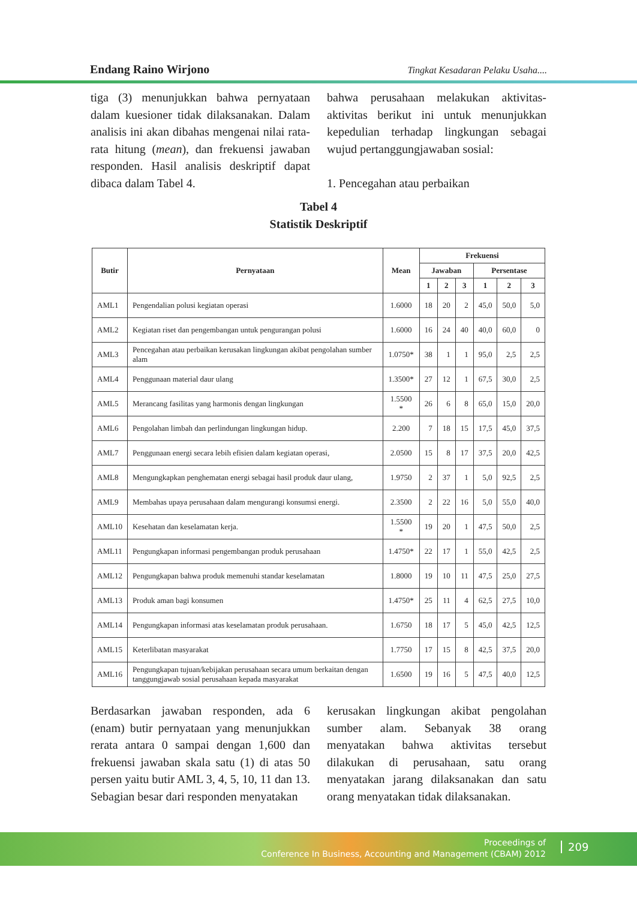Endang Raino Wirjono Tingkat Kesadaran Pelaku Usaha....
tiga (3) menunjukkan bahwa pernyataan dalam kuesioner tidak dilaksanakan. Dalam analisis ini akan dibahas mengenai nilai rata-rata hitung (mean), dan frekuensi jawaban responden. Hasil analisis deskriptif dapat dibaca dalam Tabel 4.
bahwa perusahaan melakukan aktivitas-aktivitas berikut ini untuk menunjukkan kepedulian terhadap lingkungan sebagai wujud pertanggungjawaban sosial:
1. Pencegahan atau perbaikan
Tabel 4
Statistik Deskriptif
| Butir | Pernyataan | Mean | Frekuensi | | | | | |
| --- | --- | --- | --- | --- | --- | --- | --- | --- |
| | | | Jawaban | | | Persentase | | |
| | | | 1 | 2 | 3 | 1 | 2 | 3 |
| AML1 | Pengendalian polusi kegiatan operasi | 1.6000 | 18 | 20 | 2 | 45,0 | 50,0 | 5,0 |
| AML2 | Kegiatan riset dan pengembangan untuk pengurangan polusi | 1.6000 | 16 | 24 | 40 | 40,0 | 60,0 | 0 |
| AML3 | Pencegahan atau perbaikan kerusakan lingkungan akibat pengolahan sumber alam | 1.0750* | 38 | 1 | 1 | 95,0 | 2,5 | 2,5 |
| AML4 | Penggunaan material daur ulang | 1.3500* | 27 | 12 | 1 | 67,5 | 30,0 | 2,5 |
| AML5 | Merancang fasilitas yang harmonis dengan lingkungan | 1.5500 * | 26 | 6 | 8 | 65,0 | 15,0 | 20,0 |
| AML6 | Pengolahan limbah dan perlindungan lingkungan hidup. | 2.200 | 7 | 18 | 15 | 17,5 | 45,0 | 37,5 |
| AML7 | Penggunaan energi secara lebih efisien dalam kegiatan operasi, | 2.0500 | 15 | 8 | 17 | 37,5 | 20,0 | 42,5 |
| AML8 | Mengungkapkan penghematan energi sebagai hasil produk daur ulang, | 1.9750 | 2 | 37 | 1 | 5,0 | 92,5 | 2,5 |
| AML9 | Membahas upaya perusahaan dalam mengurangi konsumsi energi. | 2.3500 | 2 | 22 | 16 | 5,0 | 55,0 | 40,0 |
| AML10 | Kesehatan dan keselamatan kerja. | 1.5500 * | 19 | 20 | 1 | 47,5 | 50,0 | 2,5 |
| AML11 | Pengungkapan informasi pengembangan produk perusahaan | 1.4750* | 22 | 17 | 1 | 55,0 | 42,5 | 2,5 |
| AML12 | Pengungkapan bahwa produk memenuhi standar keselamatan | 1.8000 | 19 | 10 | 11 | 47,5 | 25,0 | 27,5 |
| AML13 | Produk aman bagi konsumen | 1.4750* | 25 | 11 | 4 | 62,5 | 27,5 | 10,0 |
| AML14 | Pengungkapan informasi atas keselamatan produk perusahaan. | 1.6750 | 18 | 17 | 5 | 45,0 | 42,5 | 12,5 |
| AML15 | Keterlibatan masyarakat | 1.7750 | 17 | 15 | 8 | 42,5 | 37,5 | 20,0 |
| AML16 | Pengungkapan tujuan/kebijakan perusahaan secara umum berkaitan dengan tanggungjawab sosial perusahaan kepada masyarakat | 1.6500 | 19 | 16 | 5 | 47,5 | 40,0 | 12,5 |
Berdasarkan jawaban responden, ada 6 (enam) butir pernyataan yang menunjukkan rerata antara 0 sampai dengan 1,600 dan frekuensi jawaban skala satu (1) di atas 50 persen yaitu butir AML 3, 4, 5, 10, 11 dan 13. Sebagian besar dari responden menyatakan
kerusakan lingkungan akibat pengolahan sumber alam. Sebanyak 38 orang menyatakan bahwa aktivitas tersebut dilakukan di perusahaan, satu orang menyatakan jarang dilaksanakan dan satu orang menyatakan tidak dilaksanakan.
Proceedings of
Conference In Business, Accounting and Management (CBAM) 2012
209